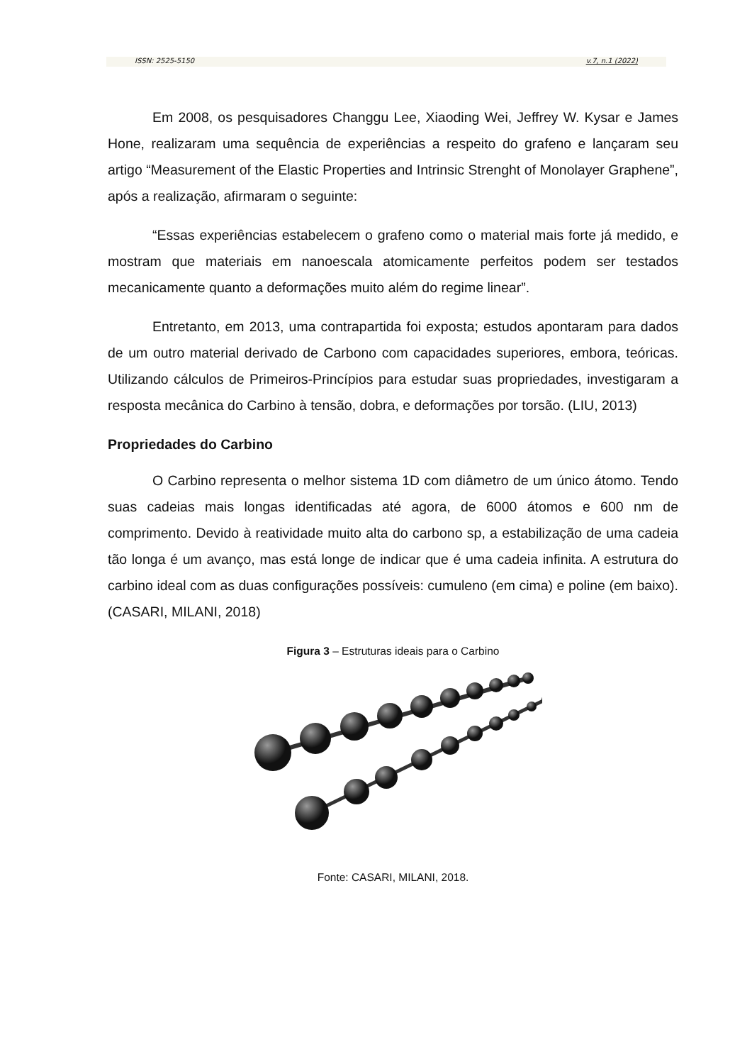ISSN: 2525-5150 v.7, n.1 (2022)
Em 2008, os pesquisadores Changgu Lee, Xiaoding Wei, Jeffrey W. Kysar e James Hone, realizaram uma sequência de experiências a respeito do grafeno e lançaram seu artigo “Measurement of the Elastic Properties and Intrinsic Strenght of Monolayer Graphene”, após a realização, afirmaram o seguinte:
“Essas experiências estabelecem o grafeno como o material mais forte já medido, e mostram que materiais em nanoescala atomicamente perfeitos podem ser testados mecanicamente quanto a deformações muito além do regime linear”.
Entretanto, em 2013, uma contrapartida foi exposta; estudos apontaram para dados de um outro material derivado de Carbono com capacidades superiores, embora, teóricas. Utilizando cálculos de Primeiros-Princípios para estudar suas propriedades, investigaram a resposta mecânica do Carbino à tensão, dobra, e deformações por torsão. (LIU, 2013)
Propriedades do Carbino
O Carbino representa o melhor sistema 1D com diâmetro de um único átomo. Tendo suas cadeias mais longas identificadas até agora, de 6000 átomos e 600 nm de comprimento. Devido à reatividade muito alta do carbono sp, a estabilização de uma cadeia tão longa é um avanço, mas está longe de indicar que é uma cadeia infinita. A estrutura do carbino ideal com as duas configurações possíveis: cumuleno (em cima) e poline (em baixo). (CASARI, MILANI, 2018)
Figura 3 – Estruturas ideais para o Carbino
Fonte: CASARI, MILANI, 2018.